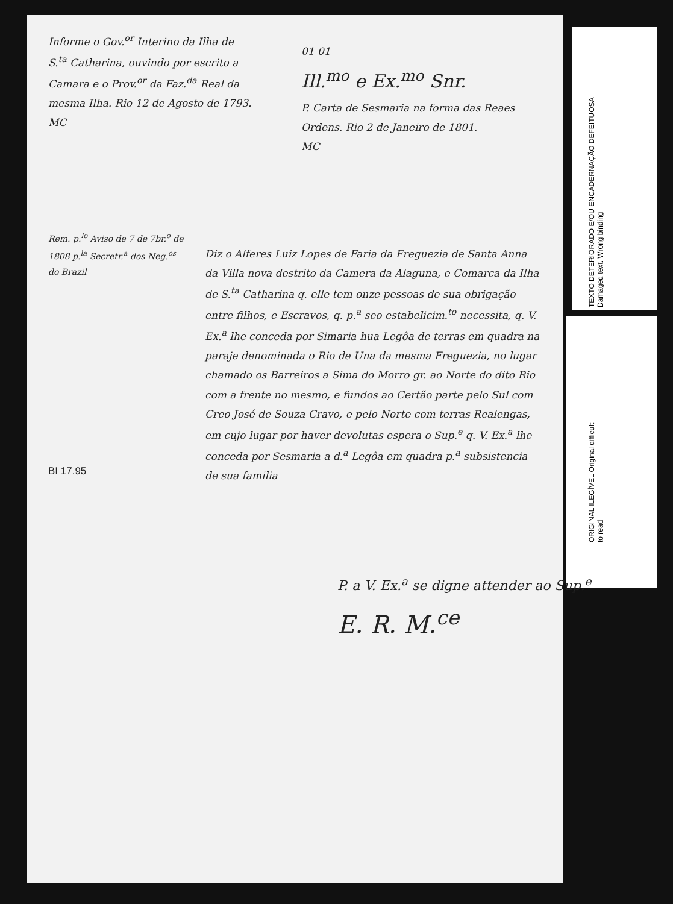Informe o Gov.<sup>or</sup> Interino da Ilha de S.<sup>ta</sup> Catharina, ouvindo por escrito a Camara e o Prov.<sup>or</sup> da Faz.<sup>da</sup> Real da mesma Ilha. Rio 12 de Agosto de 1793.
MC
01 01
Ill.<sup>mo</sup> e Ex.<sup>mo</sup> Snr.
P. Carta de Sesmaria na forma das Reaes Ordens. Rio 2 de Janeiro de 1801.
MC
Rem. p.<sup>lo</sup> Aviso de 7 de 7br.<sup>o</sup> de 1808 p.<sup>la</sup> Secretr.<sup>a</sup> dos Neg.<sup>os</sup> do Brazil
Diz o Alferes Luiz Lopes de Faria da Freguezia de Santa Anna da Villa nova destrito da Camera da Alaguna, e Comarca da Ilha de S.<sup>ta</sup> Catharina q. elle tem onze pessoas de sua obrigação entre filhos, e Escravos, q. p.<sup>a</sup> seo estabelicim.<sup>to</sup> necessita, q. V. Ex.<sup>a</sup> lhe conceda por Simaria hua Legôa de terras em quadra na paraje denominada o Rio de Una da mesma Freguezia, no lugar chamado os Barreiros a Sima do Morro gr. ao Norte do dito Rio com a frente no mesmo, e fundos ao Certão parte pelo Sul com Creo José de Souza Cravo, e pelo Norte com terras Realengas, em cujo lugar por haver devolutas espera o Sup.<sup>e</sup> q. V. Ex.<sup>a</sup> lhe conceda por Sesmaria a d.<sup>a</sup> Legôa em quadra p.<sup>a</sup> subsistencia de sua familia
BI 17.95
P. a V. Ex.<sup>a</sup> se digne attender ao Sup.<sup>e</sup>
E. R. M.<sup>ce</sup>
TEXTO DETERIORADO E/OU ENCADERNAÇÃO DEFEITUOSA Damaged text. Wrong binding
ORIGINAL ILEGÍVEL Original difficult to read